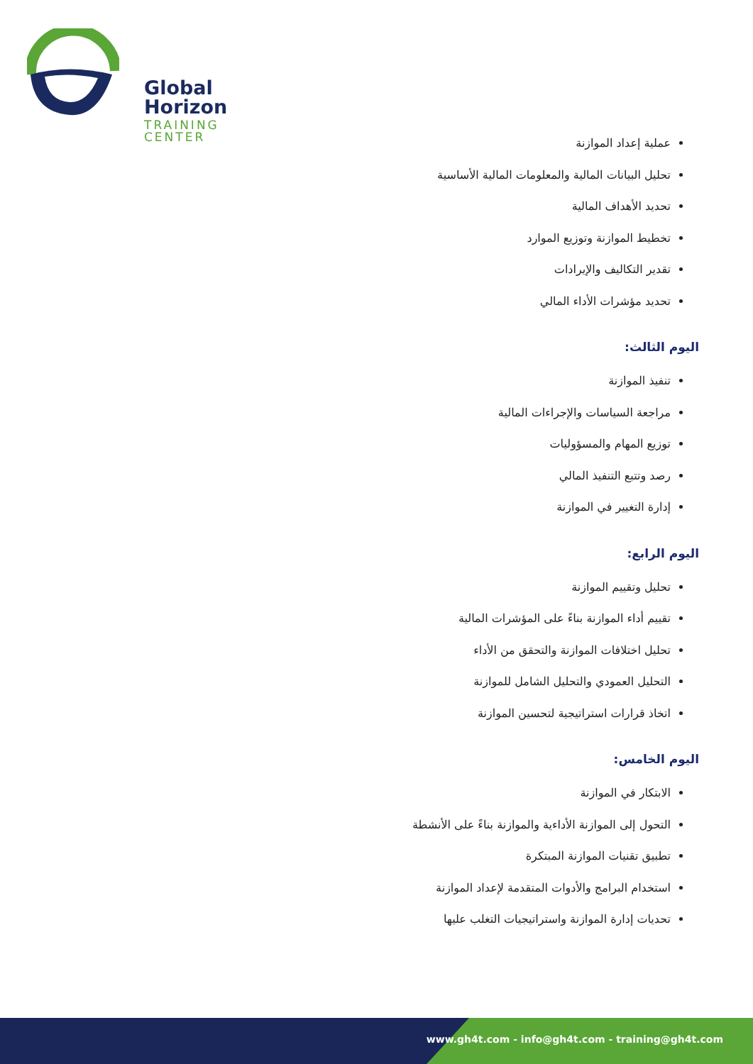Global Horizon
TRAINING CENTER
عملية إعداد الموازنة
تحليل البيانات المالية والمعلومات المالية الأساسية
تحديد الأهداف المالية
تخطيط الموازنة وتوزيع الموارد
تقدير التكاليف والإيرادات
تحديد مؤشرات الأداء المالي
اليوم الثالث:
تنفيذ الموازنة
مراجعة السياسات والإجراءات المالية
توزيع المهام والمسؤوليات
رصد وتتبع التنفيذ المالي
إدارة التغيير في الموازنة
اليوم الرابع:
تحليل وتقييم الموازنة
تقييم أداء الموازنة بناءً على المؤشرات المالية
تحليل اختلافات الموازنة والتحقق من الأداء
التحليل العمودي والتحليل الشامل للموازنة
اتخاذ قرارات استراتيجية لتحسين الموازنة
اليوم الخامس:
الابتكار في الموازنة
التحول إلى الموازنة الأداءية والموازنة بناءً على الأنشطة
تطبيق تقنيات الموازنة المبتكرة
استخدام البرامج والأدوات المتقدمة لإعداد الموازنة
تحديات إدارة الموازنة واستراتيجيات التغلب عليها
www.gh4t.com - info@gh4t.com - training@gh4t.com